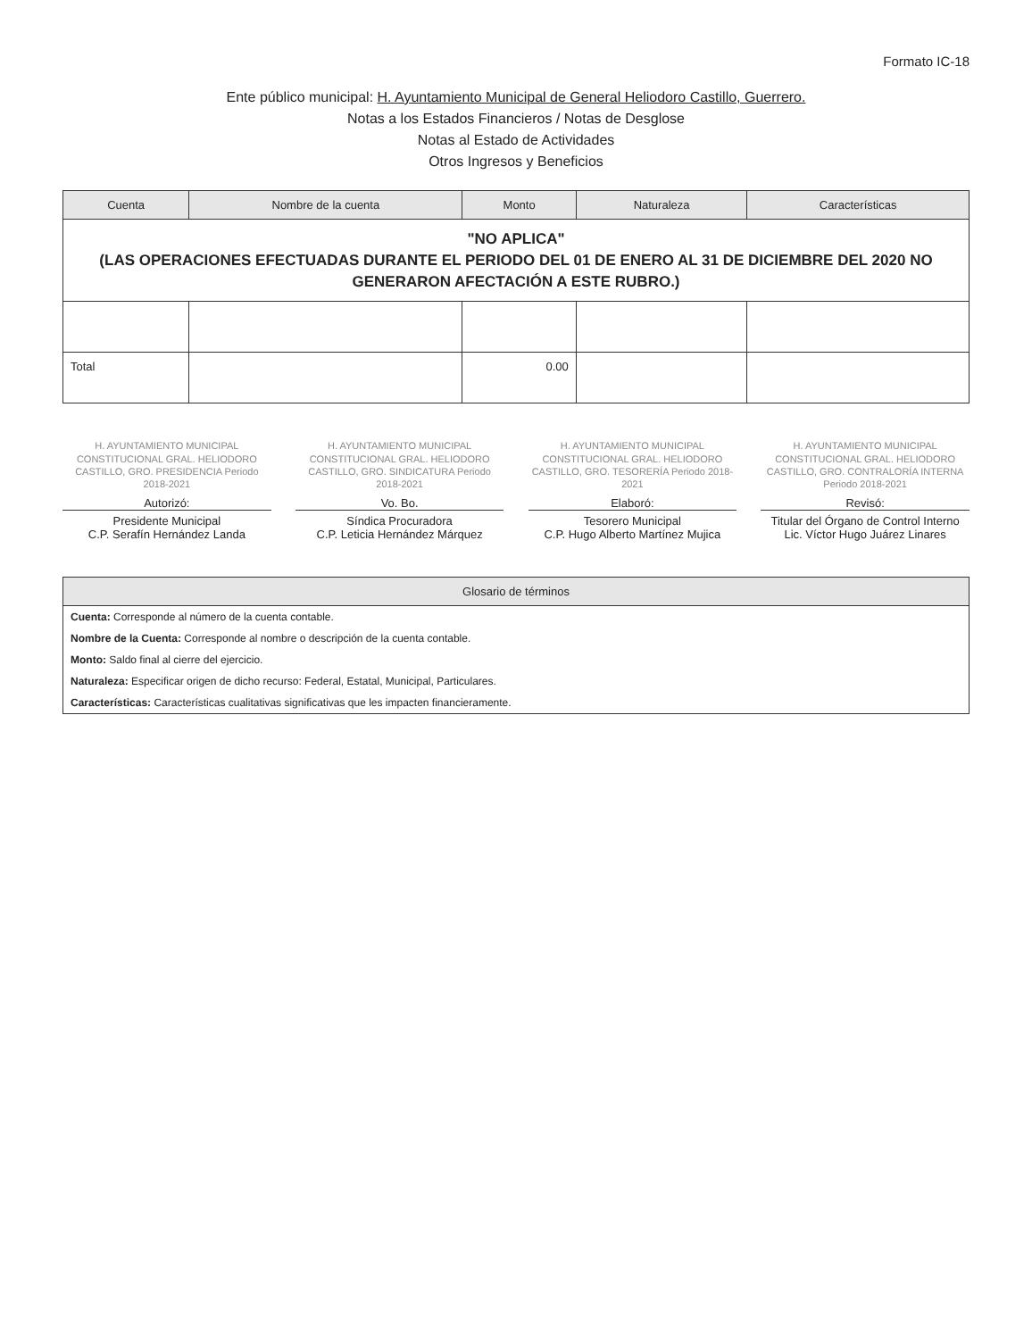Formato IC-18
Ente público municipal: H. Ayuntamiento Municipal de General Heliodoro Castillo, Guerrero.
Notas a los Estados Financieros / Notas de Desglose
Notas al Estado de Actividades
Otros Ingresos y Beneficios
| Cuenta | Nombre de la cuenta | Monto | Naturaleza | Características |
| --- | --- | --- | --- | --- |
| "NO APLICA" (LAS OPERACIONES EFECTUADAS DURANTE EL PERIODO DEL 01 DE ENERO AL 31 DE DICIEMBRE DEL 2020 NO GENERARON AFECTACIÓN A ESTE RUBRO.) | | | | |
| Total | | 0.00 | | |
H. AYUNTAMIENTO MUNICIPAL CONSTITUCIONAL GRAL. HELIODORO CASTILLO, GRO. PRESIDENCIA Periodo 2018-2021
Autorizó:
Presidente Municipal
C.P. Serafín Hernández Landa
H. AYUNTAMIENTO MUNICIPAL CONSTITUCIONAL GRAL. HELIODORO CASTILLO, GRO. SINDICATURA Periodo 2018-2021
Vo. Bo.
Síndica Procuradora
C.P. Leticia Hernández Márquez
H. AYUNTAMIENTO MUNICIPAL CONSTITUCIONAL GRAL. HELIODORO CASTILLO, GRO. TESORERÍA Periodo 2018-2021
Elaboró:
Tesorero Municipal
C.P. Hugo Alberto Martínez Mujica
H. AYUNTAMIENTO MUNICIPAL CONSTITUCIONAL GRAL. HELIODORO CASTILLO, GRO. CONTRALORÍA INTERNA Periodo 2018-2021
Revisó:
Titular del Órgano de Control Interno
Lic. Víctor Hugo Juárez Linares
| Glosario de términos |
| --- |
| Cuenta: Corresponde al número de la cuenta contable. |
| Nombre de la Cuenta: Corresponde al nombre o descripción de la cuenta contable. |
| Monto: Saldo final al cierre del ejercicio. |
| Naturaleza: Especificar origen de dicho recurso: Federal, Estatal, Municipal, Particulares. |
| Características: Características cualitativas significativas que les impacten financieramente. |